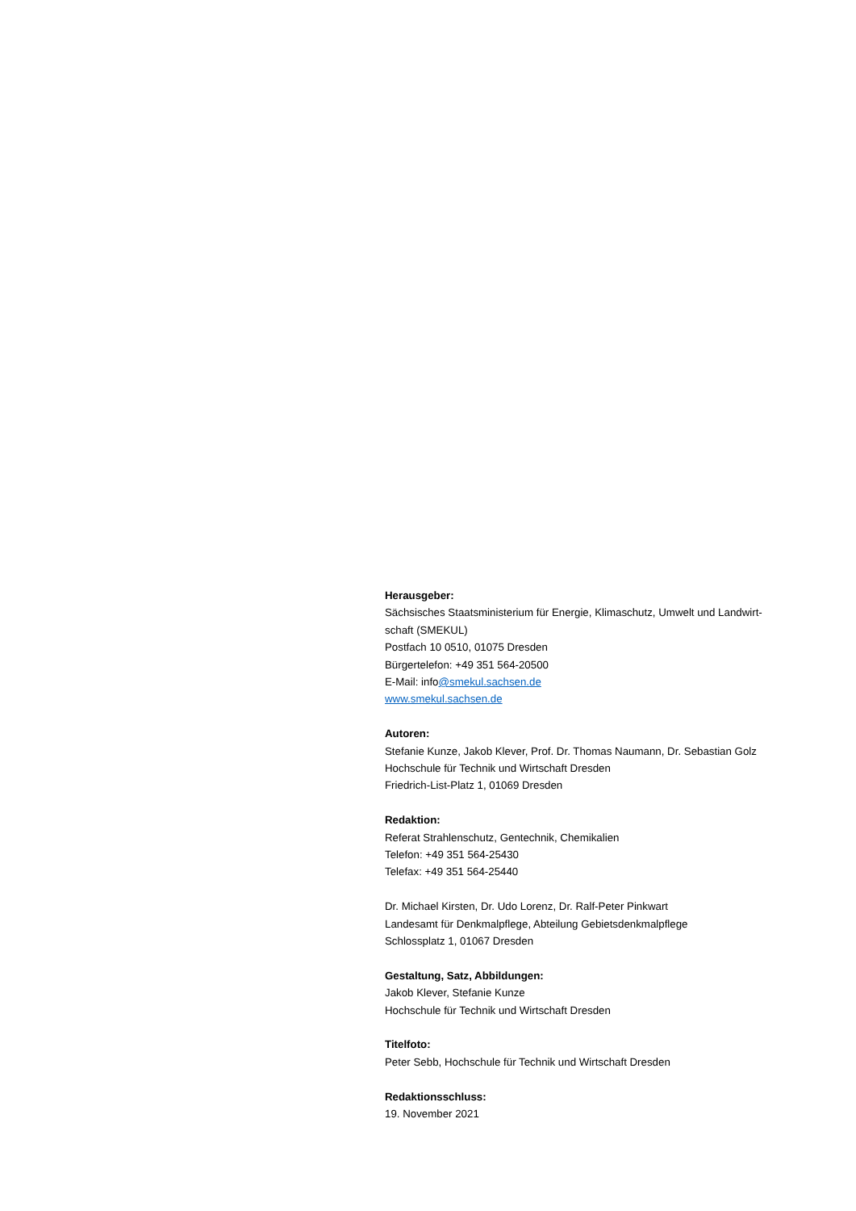Herausgeber:
Sächsisches Staatsministerium für Energie, Klimaschutz, Umwelt und Landwirt-
schaft (SMEKUL)
Postfach 10 0510, 01075 Dresden
Bürgertelefon: +49 351 564-20500
E-Mail: info@smekul.sachsen.de
www.smekul.sachsen.de
Autoren:
Stefanie Kunze, Jakob Klever, Prof. Dr. Thomas Naumann, Dr. Sebastian Golz
Hochschule für Technik und Wirtschaft Dresden
Friedrich-List-Platz 1, 01069 Dresden
Redaktion:
Referat Strahlenschutz, Gentechnik, Chemikalien
Telefon: +49 351 564-25430
Telefax: +49 351 564-25440
Dr. Michael Kirsten, Dr. Udo Lorenz, Dr. Ralf-Peter Pinkwart
Landesamt für Denkmalpflege, Abteilung Gebietsdenkmalpflege
Schlossplatz 1, 01067 Dresden
Gestaltung, Satz, Abbildungen:
Jakob Klever, Stefanie Kunze
Hochschule für Technik und Wirtschaft Dresden
Titelfoto:
Peter Sebb, Hochschule für Technik und Wirtschaft Dresden
Redaktionsschluss:
19. November 2021